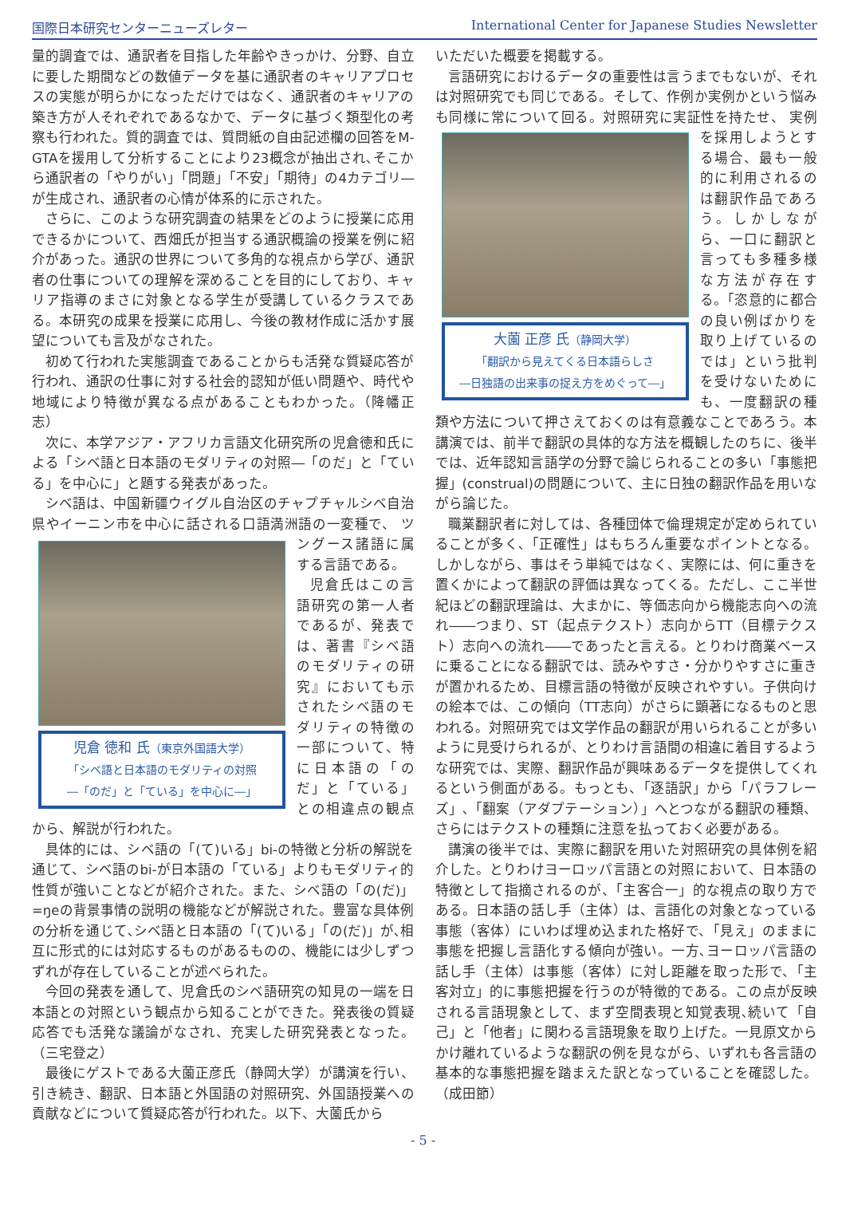国際日本研究センターニューズレター International Center for Japanese Studies Newsletter
量的調査では、通訳者を目指した年齢やきっかけ、分野、自立に要した期間などの数値データを基に通訳者のキャリアプロセスの実態が明らかになっただけではなく、通訳者のキャリアの築き方が人それぞれであるなかで、データに基づく類型化の考察も行われた。質的調査では、質問紙の自由記述欄の回答をM-GTAを援用して分析することにより23概念が抽出され､そこから通訳者の「やりがい」「問題」「不安」「期待」の4カテゴリ―が生成され、通訳者の心情が体系的に示された。
さらに、このような研究調査の結果をどのように授業に応用できるかについて、西畑氏が担当する通訳概論の授業を例に紹介があった。通訳の世界について多角的な視点から学び、通訳者の仕事についての理解を深めることを目的にしており、キャリア指導のまさに対象となる学生が受講しているクラスである。本研究の成果を授業に応用し、今後の教材作成に活かす展望についても言及がなされた。
初めて行われた実態調査であることからも活発な質疑応答が行われ、通訳の仕事に対する社会的認知が低い問題や、時代や地域により特徴が異なる点があることもわかった。（降幡正志）
次に、本学アジア・アフリカ言語文化研究所の児倉徳和氏による「シベ語と日本語のモダリティの対照―「のだ」と「ている」を中心に」と題する発表があった。
シベ語は、中国新疆ウイグル自治区のチャプチャルシベ自治県やイーニン市を中心に話される口語満洲語の一変種で、
児倉 徳和 氏（東京外国語大学）
「シベ語と日本語のモダリティの対照
―「のだ」と「ている」を中心に―」
ツングース諸語に属する言語である。
児倉氏はこの言語研究の第一人者であるが、発表では、著書『シベ語のモダリティの研究』においても示されたシベ語のモダリティの特徴の一部について、特に日本語の「のだ」と「ている」との相違点の観点から、解説が行われた。
具体的には、シベ語の「(て)いる」bi-の特徴と分析の解説を通じて、シベ語のbi-が日本語の「ている」よりもモダリティ的性質が強いことなどが紹介された。また、シベ語の「の(だ)」=ŋeの背景事情の説明の機能などが解説された。豊富な具体例の分析を通じて､シベ語と日本語の「(て)いる」「の(だ)」が､相互に形式的には対応するものがあるものの、機能には少しずつずれが存在していることが述べられた。
今回の発表を通して、児倉氏のシベ語研究の知見の一端を日本語との対照という観点から知ることができた。発表後の質疑応答でも活発な議論がなされ、充実した研究発表となった。（三宅登之）
最後にゲストである大薗正彦氏（静岡大学）が講演を行い、引き続き、翻訳、日本語と外国語の対照研究、外国語授業への貢献などについて質疑応答が行われた。以下、大薗氏から
いただいた概要を掲載する。
言語研究におけるデータの重要性は言うまでもないが、それは対照研究でも同じである。そして、作例か実例かという悩みも同様に常について回る。対照研究に実証性を持たせ、
大薗 正彦 氏（静岡大学）
「翻訳から見えてくる日本語らしさ
―日独語の出来事の捉え方をめぐって―」
実例を採用しようとする場合、最も一般的に利用されるのは翻訳作品であろう。しかしながら、一口に翻訳と言っても多種多様な方法が存在する。「恣意的に都合の良い例ばかりを取り上げているのでは」という批判を受けないためにも、一度翻訳の種類や方法について押さえておくのは有意義なことであろう。本講演では、前半で翻訳の具体的な方法を概観したのちに、後半では、近年認知言語学の分野で論じられることの多い「事態把握」(construal)の問題について、主に日独の翻訳作品を用いながら論じた。
職業翻訳者に対しては、各種団体で倫理規定が定められていることが多く､「正確性」はもちろん重要なポイントとなる。しかしながら、事はそう単純ではなく、実際には、何に重きを置くかによって翻訳の評価は異なってくる。ただし、ここ半世紀ほどの翻訳理論は、大まかに、等価志向から機能志向への流れ――つまり、ST（起点テクスト）志向からTT（目標テクスト）志向への流れ――であったと言える。とりわけ商業ベースに乗ることになる翻訳では、読みやすさ・分かりやすさに重きが置かれるため、目標言語の特徴が反映されやすい。子供向けの絵本では、この傾向（TT志向）がさらに顕著になるものと思われる。対照研究では文学作品の翻訳が用いられることが多いように見受けられるが、とりわけ言語間の相違に着目するような研究では、実際、翻訳作品が興味あるデータを提供してくれるという側面がある。もっとも、「逐語訳」から「パラフレーズ」､「翻案（アダプテーション）」へとつながる翻訳の種類、さらにはテクストの種類に注意を払っておく必要がある。
講演の後半では、実際に翻訳を用いた対照研究の具体例を紹介した。とりわけヨーロッパ言語との対照において、日本語の特徴として指摘されるのが、「主客合一」的な視点の取り方である。日本語の話し手（主体）は、言語化の対象となっている事態（客体）にいわば埋め込まれた格好で、「見え」のままに事態を把握し言語化する傾向が強い。一方､ヨーロッパ言語の話し手（主体）は事態（客体）に対し距離を取った形で、「主客対立」的に事態把握を行うのが特徴的である。この点が反映される言語現象として、まず空間表現と知覚表現､続いて「自己」と「他者」に関わる言語現象を取り上げた。一見原文からかけ離れているような翻訳の例を見ながら、いずれも各言語の基本的な事態把握を踏まえた訳となっていることを確認した。（成田節）
- 5 -